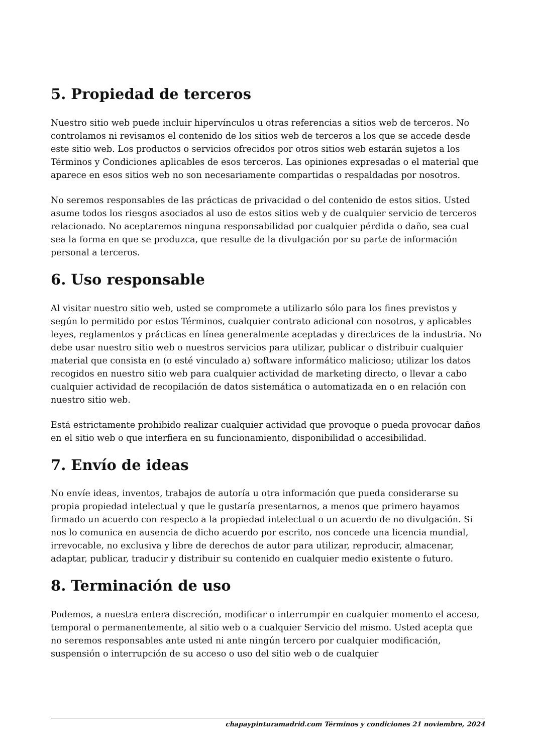5. Propiedad de terceros
Nuestro sitio web puede incluir hipervínculos u otras referencias a sitios web de terceros. No controlamos ni revisamos el contenido de los sitios web de terceros a los que se accede desde este sitio web. Los productos o servicios ofrecidos por otros sitios web estarán sujetos a los Términos y Condiciones aplicables de esos terceros. Las opiniones expresadas o el material que aparece en esos sitios web no son necesariamente compartidas o respaldadas por nosotros.
No seremos responsables de las prácticas de privacidad o del contenido de estos sitios. Usted asume todos los riesgos asociados al uso de estos sitios web y de cualquier servicio de terceros relacionado. No aceptaremos ninguna responsabilidad por cualquier pérdida o daño, sea cual sea la forma en que se produzca, que resulte de la divulgación por su parte de información personal a terceros.
6. Uso responsable
Al visitar nuestro sitio web, usted se compromete a utilizarlo sólo para los fines previstos y según lo permitido por estos Términos, cualquier contrato adicional con nosotros, y aplicables leyes, reglamentos y prácticas en línea generalmente aceptadas y directrices de la industria. No debe usar nuestro sitio web o nuestros servicios para utilizar, publicar o distribuir cualquier material que consista en (o esté vinculado a) software informático malicioso; utilizar los datos recogidos en nuestro sitio web para cualquier actividad de marketing directo, o llevar a cabo cualquier actividad de recopilación de datos sistemática o automatizada en o en relación con nuestro sitio web.
Está estrictamente prohibido realizar cualquier actividad que provoque o pueda provocar daños en el sitio web o que interfiera en su funcionamiento, disponibilidad o accesibilidad.
7. Envío de ideas
No envíe ideas, inventos, trabajos de autoría u otra información que pueda considerarse su propia propiedad intelectual y que le gustaría presentarnos, a menos que primero hayamos firmado un acuerdo con respecto a la propiedad intelectual o un acuerdo de no divulgación. Si nos lo comunica en ausencia de dicho acuerdo por escrito, nos concede una licencia mundial, irrevocable, no exclusiva y libre de derechos de autor para utilizar, reproducir, almacenar, adaptar, publicar, traducir y distribuir su contenido en cualquier medio existente o futuro.
8. Terminación de uso
Podemos, a nuestra entera discreción, modificar o interrumpir en cualquier momento el acceso, temporal o permanentemente, al sitio web o a cualquier Servicio del mismo. Usted acepta que no seremos responsables ante usted ni ante ningún tercero por cualquier modificación, suspensión o interrupción de su acceso o uso del sitio web o de cualquier
chapaypinturamadrid.com Términos y condiciones 21 noviembre, 2024